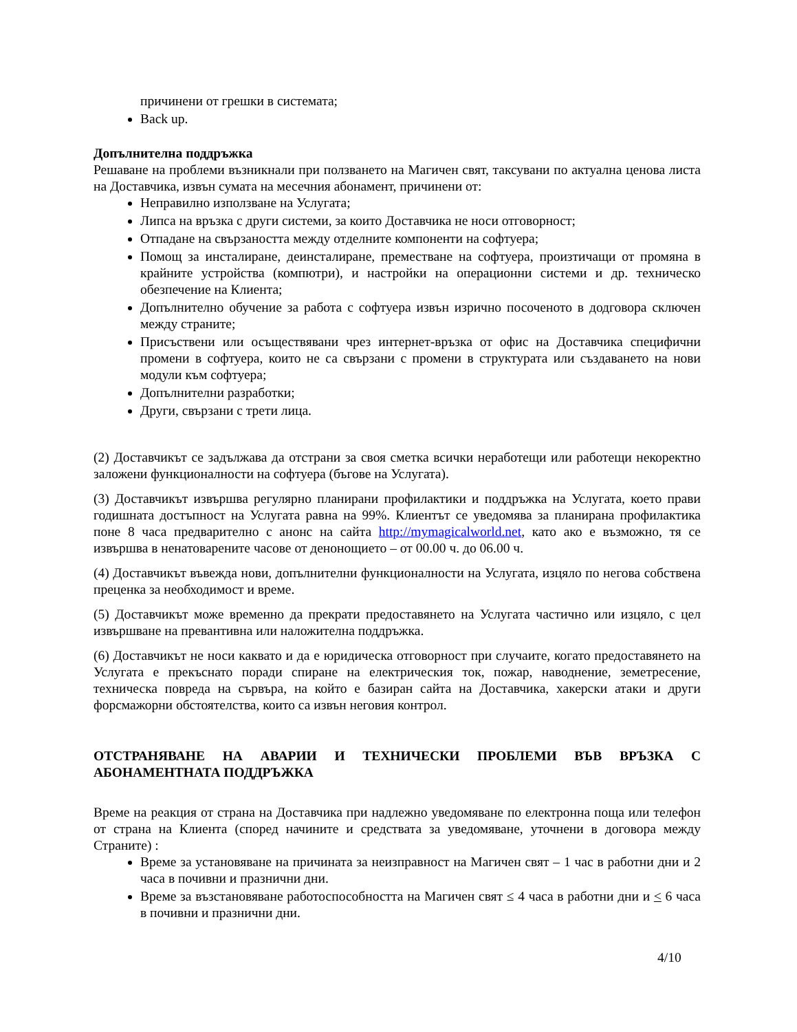причинени от грешки в системата;
Back up.
Допълнителна поддръжка
Решаване на проблеми възникнали при ползването на Магичен свят, таксувани по актуална ценова листа на Доставчика, извън сумата на месечния абонамент, причинени от:
Неправилно използване на Услугата;
Липса на връзка с други системи, за които Доставчика не носи отговорност;
Отпадане на свързаността между отделните компоненти на софтуера;
Помощ за инсталиране, деинсталиране, преместване на софтуера, произтичащи от промяна в крайните устройства (компютри), и настройки на операционни системи и др. техническо обезпечение на Клиента;
Допълнително обучение за работа с софтуера извън изрично посоченото в додговора сключен между страните;
Присъствени или осъществявани чрез интернет-връзка от офис на Доставчика специфични промени в софтуера, които не са свързани с промени в структурата или създаването на нови модули към софтуера;
Допълнителни разработки;
Други, свързани с трети лица.
(2) Доставчикът се задължава да отстрани за своя сметка всички неработещи или работещи некоректно заложени функционалности на софтуера (бъгове на Услугата).
(3) Доставчикът извършва регулярно планирани профилактики и поддръжка на Услугата, което прави годишната достъпност на Услугата равна на 99%. Клиентът се уведомява за планирана профилактика поне 8 часа предварително с анонс на сайта http://mymagicalworld.net, като ако е възможно, тя се извършва в ненатоварените часове от денонощието – от 00.00 ч. до 06.00 ч.
(4) Доставчикът въвежда нови, допълнителни функционалности на Услугата, изцяло по негова собствена преценка за необходимост и време.
(5) Доставчикът може временно да прекрати предоставянето на Услугата частично или изцяло, с цел извършване на превантивна или наложителна поддръжка.
(6) Доставчикът не носи каквато и да е юридическа отговорност при случаите, когато предоставянето на Услугата е прекъснато поради спиране на електрическия ток, пожар, наводнение, земетресение, техническа повреда на сървъра, на който е базиран сайта на Доставчика, хакерски атаки и други форсмажорни обстоятелства, които са извън неговия контрол.
ОТСТРАНЯВАНЕ НА АВАРИИ И ТЕХНИЧЕСКИ ПРОБЛЕМИ ВЪВ ВРЪЗКА С АБОНАМЕНТНАТА ПОДДРЪЖКА
Време на реакция от страна на Доставчика при надлежно уведомяване по електронна поща или телефон от страна на Клиента (според начините и средствата за уведомяване, уточнени в договора между Страните) :
Време за установяване на причината за неизправност на Магичен свят – 1 час в работни дни и 2 часа в почивни и празнични дни.
Време за възстановяване работоспособността на Магичен свят ≤ 4 часа в работни дни и < 6 часа в почивни и празнични дни.
4/10